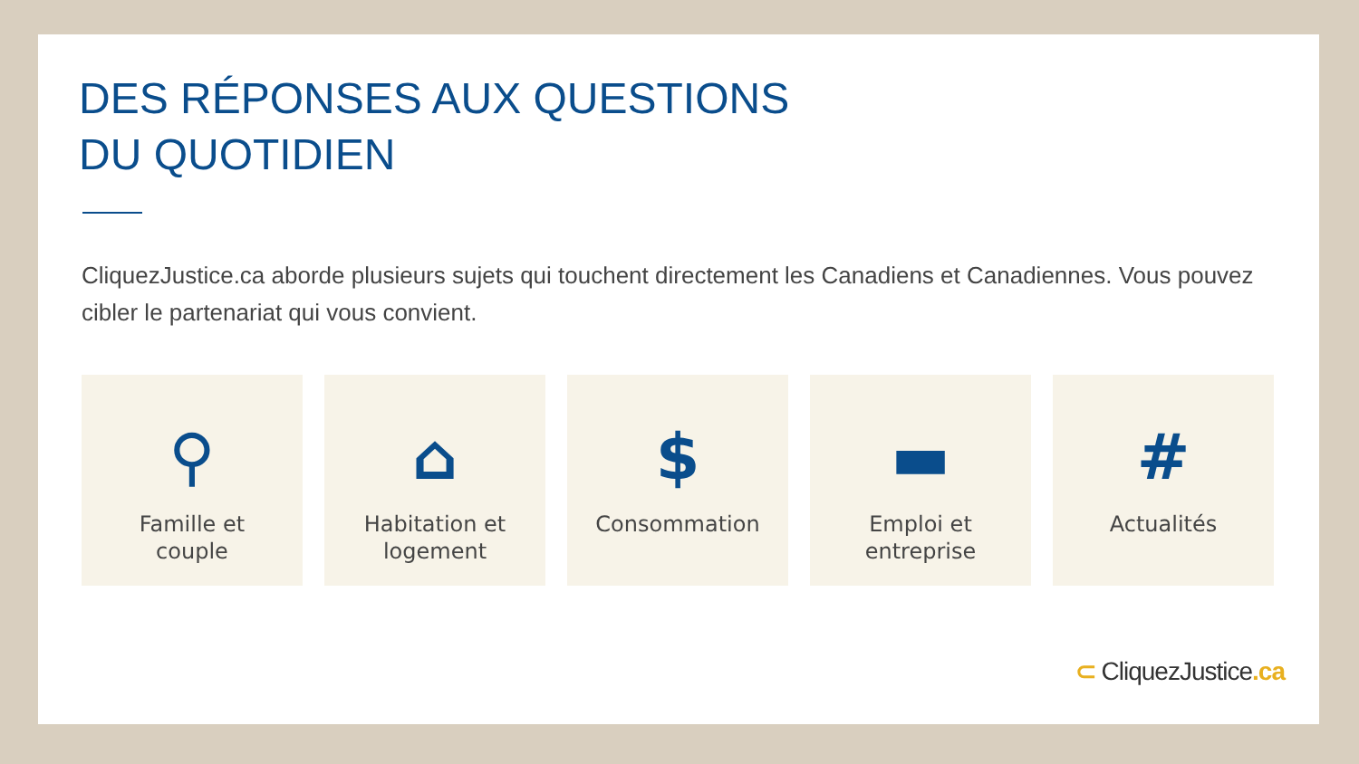DES RÉPONSES AUX QUESTIONS
DU QUOTIDIEN
CliquezJustice.ca aborde plusieurs sujets qui touchent directement les Canadiens et Canadiennes. Vous pouvez cibler le partenariat qui vous convient.
⚲
Famille et
couple
⌂
Habitation et
logement
$
Consommation
▬
Emploi et
entreprise
#
Actualités
⊂ CliquezJustice.ca